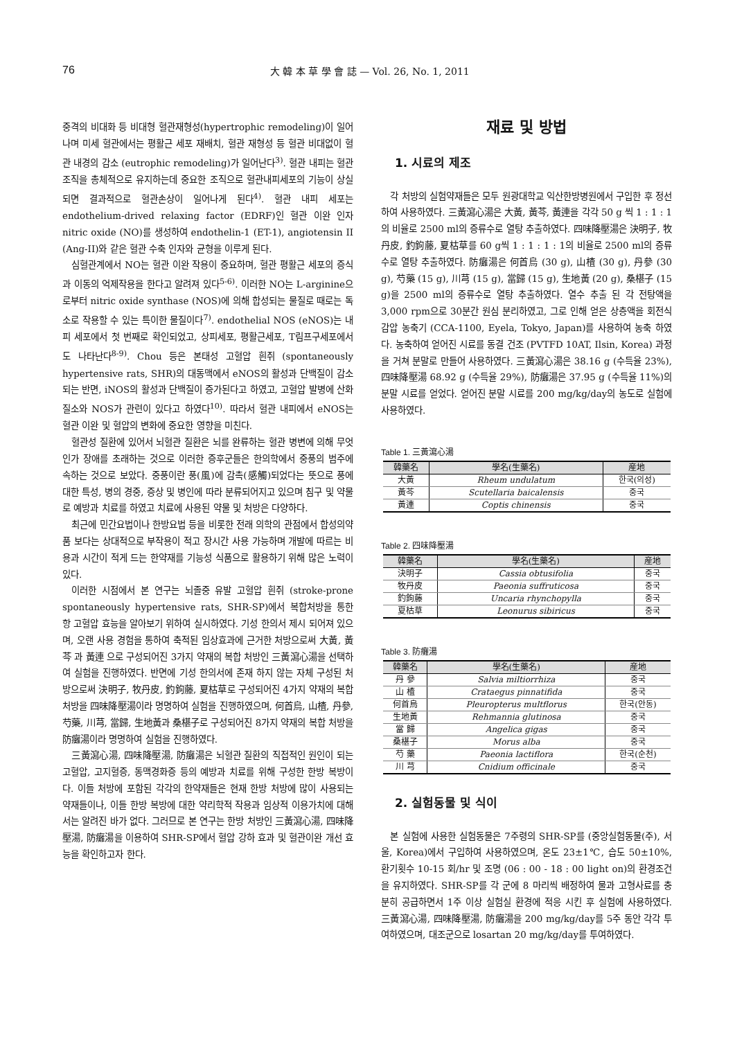76 大 韓 本 草 學 會 誌 — Vol. 26, No. 1, 2011
중격의 비대화 등 비대형 혈관재형성(hypertrophic remodeling)이 일어나며 미세 혈관에서는 평활근 세포 재배치, 혈관 재형성 등 혈관 비대없이 혈관 내경의 감소 (eutrophic remodeling)가 일어난다<sup>3)</sup>. 혈관 내피는 혈관조직을 총체적으로 유지하는데 중요한 조직으로 혈관내피세포의 기능이 상실되면 결과적으로 혈관손상이 일어나게 된다<sup>4)</sup>. 혈관 내피 세포는 endothelium-drived relaxing factor (EDRF)인 혈관 이완 인자 nitric oxide (NO)를 생성하여 endothelin-1 (ET-1), angiotensin II (Ang-II)와 같은 혈관 수축 인자와 균형을 이루게 된다.
심혈관계에서 NO는 혈관 이완 작용이 중요하며, 혈관 평활근 세포의 증식과 이동의 억제작용을 한다고 알려져 있다<sup>5-6)</sup>. 이러한 NO는 L-arginine으로부터 nitric oxide synthase (NOS)에 의해 합성되는 물질로 때로는 독소로 작용할 수 있는 특이한 물질이다<sup>7)</sup>. endothelial NOS (eNOS)는 내피 세포에서 첫 번째로 확인되었고, 상피세포, 평활근세포, T림프구세포에서도 나타난다<sup>8-9)</sup>. Chou 등은 본태성 고혈압 흰쥐 (spontaneously hypertensive rats, SHR)의 대동맥에서 eNOS의 활성과 단백질이 감소되는 반면, iNOS의 활성과 단백질이 증가된다고 하였고, 고혈압 발병에 산화질소와 NOS가 관련이 있다고 하였다<sup>10)</sup>. 따라서 혈관 내피에서 eNOS는 혈관 이완 및 혈압의 변화에 중요한 영향을 미친다.
혈관성 질환에 있어서 뇌혈관 질환은 뇌를 완류하는 혈관 병변에 의해 무엇인가 장애를 초래하는 것으로 이러한 증후군들은 한의학에서 중풍의 범주에 속하는 것으로 보았다. 중풍이란 풍(風)에 감촉(感觸)되었다는 뜻으로 풍에 대한 특성, 병의 경중, 증상 및 병인에 따라 분류되어지고 있으며 침구 및 약물로 예방과 치료를 하였고 치료에 사용된 약물 및 처방은 다양하다.
최근에 민간요법이나 한방요법 등을 비롯한 전래 의학의 관점에서 합성의약품 보다는 상대적으로 부작용이 적고 장시간 사용 가능하며 개발에 따르는 비용과 시간이 적게 드는 한약재를 기능성 식품으로 활용하기 위해 많은 노력이 있다.
이러한 시점에서 본 연구는 뇌졸중 유발 고혈압 흰쥐 (stroke-prone spontaneously hypertensive rats, SHR-SP)에서 복합처방을 통한 항 고혈압 효능을 알아보기 위하여 실시하였다. 기성 한의서 제시 되어져 있으며, 오랜 사용 경험을 통하여 축적된 임상효과에 근거한 처방으로써 大黃, 黃芩 과 黃連 으로 구성되어진 3가지 약재의 복합 처방인 三黃瀉心湯을 선택하여 실험을 진행하였다. 반면에 기성 한의서에 존재 하지 않는 자체 구성된 처방으로써 決明子, 牧丹皮, 釣鉤藤, 夏枯草로 구성되어진 4가지 약재의 복합 처방을 四味降壓湯이라 명명하여 실험을 진행하였으며, 何首烏, 山楂, 丹參, 芍藥, 川芎, 當歸, 生地黃과 桑椹子로 구성되어진 8가지 약재의 복합 처방을 防癱湯이라 명명하여 실험을 진행하였다.
三黃瀉心湯, 四味降壓湯, 防癱湯은 뇌혈관 질환의 직접적인 원인이 되는 고혈압, 고지혈증, 동맥경화증 등의 예방과 치료를 위해 구성한 한방 복방이다. 이들 처방에 포함된 각각의 한약재들은 현재 한방 처방에 많이 사용되는 약재들이나, 이들 한방 복방에 대한 약리학적 작용과 임상적 이용가치에 대해서는 알려진 바가 없다. 그러므로 본 연구는 한방 처방인 三黃瀉心湯, 四味降壓湯, 防癱湯을 이용하여 SHR-SP에서 혈압 강하 효과 및 혈관이완 개선 효능을 확인하고자 한다.
재료 및 방법
1. 시료의 제조
각 처방의 실험약재들은 모두 원광대학교 익산한방병원에서 구입한 후 정선하여 사용하였다. 三黃瀉心湯은 大黃, 黃芩, 黃連을 각각 50 g 씩 1 : 1 : 1의 비율로 2500 ml의 증류수로 열탕 추출하였다. 四味降壓湯은 決明子, 牧丹皮, 釣鉤藤, 夏枯草를 60 g씩 1 : 1 : 1 : 1의 비율로 2500 ml의 증류수로 열탕 추출하였다. 防癱湯은 何首烏 (30 g), 山楂 (30 g), 丹參 (30 g), 芍藥 (15 g), 川芎 (15 g), 當歸 (15 g), 生地黃 (20 g), 桑椹子 (15 g)을 2500 ml의 증류수로 열탕 추출하였다. 열수 추출 된 각 전탕액을 3,000 rpm으로 30분간 원심 분리하였고, 그로 인해 얻은 상층액을 회전식 감압 농축기 (CCA-1100, Eyela, Tokyo, Japan)를 사용하여 농축 하였다. 농축하여 얻어진 시료를 동결 건조 (PVTFD 10AT, Ilsin, Korea) 과정을 거쳐 분말로 만들어 사용하였다. 三黃瀉心湯은 38.16 g (수득율 23%), 四味降壓湯 68.92 g (수득율 29%), 防癱湯은 37.95 g (수득율 11%)의 분말 시료를 얻었다. 얻어진 분말 시료를 200 mg/kg/day의 농도로 실험에 사용하였다.
Table 1. 三黃瀉心湯
| 韓藥名 | 學名(生藥名) | 産地 |
| --- | --- | --- |
| 大黃 | Rheum undulatum | 한국(의성) |
| 黃芩 | Scutellaria baicalensis | 중국 |
| 黃連 | Coptis chinensis | 중국 |
Table 2. 四味降壓湯
| 韓藥名 | 學名(生藥名) | 産地 |
| --- | --- | --- |
| 決明子 | Cassia obtusifolia | 중국 |
| 牧丹皮 | Paeonia suffruticosa | 중국 |
| 釣鉤藤 | Uncaria rhynchopylla | 중국 |
| 夏枯草 | Leonurus sibiricus | 중국 |
Table 3. 防癱湯
| 韓藥名 | 學名(生藥名) | 産地 |
| --- | --- | --- |
| 丹 參 | Salvia miltiorrhiza | 중국 |
| 山 楂 | Crataegus pinnatifida | 중국 |
| 何首烏 | Pleuropterus multflorus | 한국(안동) |
| 生地黃 | Rehmannia glutinosa | 중국 |
| 當 歸 | Angelica gigas | 중국 |
| 桑椹子 | Morus alba | 중국 |
| 芍 藥 | Paeonia lactiflora | 한국(순천) |
| 川 芎 | Cnidium officinale | 중국 |
2. 실험동물 및 식이
본 실험에 사용한 실험동물은 7주령의 SHR-SP를 (중앙실험동물(주), 서울, Korea)에서 구입하여 사용하였으며, 온도 23±1℃, 습도 50±10%, 환기횟수 10-15 회/hr 및 조명 (06 : 00 - 18 : 00 light on)의 환경조건을 유지하였다. SHR-SP를 각 군에 8 마리씩 배정하여 물과 고형사료를 충분히 공급하면서 1주 이상 실험실 환경에 적응 시킨 후 실험에 사용하였다. 三黃瀉心湯, 四味降壓湯, 防癱湯을 200 mg/kg/day를 5주 동안 각각 투여하였으며, 대조군으로 losartan 20 mg/kg/day를 투여하였다.